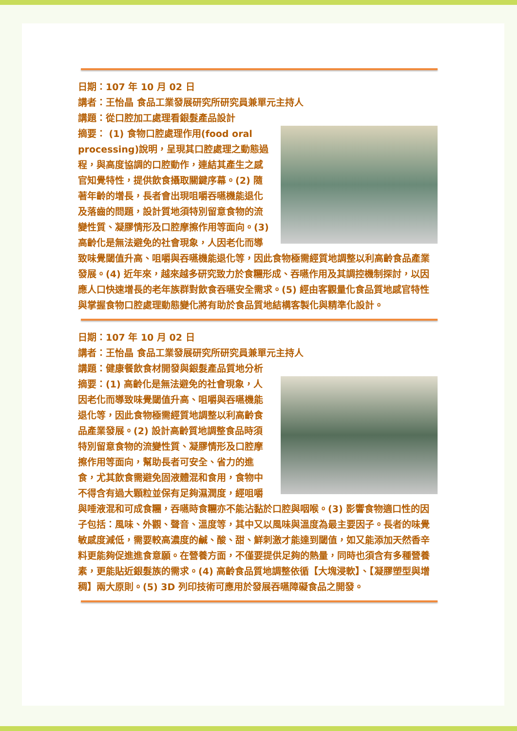日期：107 年 10 月 02 日
講者：王怡晶 食品工業發展研究所研究員兼單元主持人
講題：從口腔加工處理看銀髮產品設計
摘要： (1) 食物口腔處理作用(food oral processing)說明，呈現其口腔處理之動態過程，與高度協調的口腔動作，連結其產生之感官知覺特性，提供飲食攝取關鍵序幕。(2) 隨著年齡的增長，長者會出現咀嚼吞嚥機能退化及落齒的問題，設計質地須特別留意食物的流變性質、凝膠情形及口腔摩擦作用等面向。(3) 高齡化是無法避免的社會現象，人因老化而導致味覺閾值升高、咀嚼與吞嚥機能退化等，因此食物極需經質地調整以利高齡食品產業發展。(4) 近年來，越來越多研究致力於食糰形成、吞嚥作用及其調控機制探討，以因應人口快速增長的老年族群對飲食吞嚥安全需求。(5) 經由客觀量化食品質地感官特性與掌握食物口腔處理動態變化將有助於食品質地結構客製化與精準化設計。
日期：107 年 10 月 02 日
講者：王怡晶 食品工業發展研究所研究員兼單元主持人
講題：健康餐飲食材開發與銀髮產品質地分析
摘要：(1) 高齡化是無法避免的社會現象，人因老化而導致味覺閾值升高、咀嚼與吞嚥機能退化等，因此食物極需經質地調整以利高齡食品產業發展。(2) 設計高齡質地調整食品時須特別留意食物的流變性質、凝膠情形及口腔摩擦作用等面向，幫助長者可安全、省力的進食，尤其飲食需避免固液體混和食用，食物中不得含有過大顆粒並保有足夠濕潤度，經咀嚼與唾液混和可成食糰，吞嚥時食糰亦不能沾黏於口腔與咽喉。(3) 影響食物適口性的因子包括：風味、外觀、聲音、溫度等，其中又以風味與溫度為最主要因子。長者的味覺敏感度減低，需要較高濃度的鹹、酸、甜、鮮刺激才能達到閾值，如又能添加天然香辛料更能夠促進進食意願。在營養方面，不僅要提供足夠的熱量，同時也須含有多種營養素，更能貼近銀髮族的需求。(4) 高齡食品質地調整依循【大塊浸軟】、【凝膠塑型與增稠】兩大原則。(5) 3D 列印技術可應用於發展吞嚥障礙食品之開發。